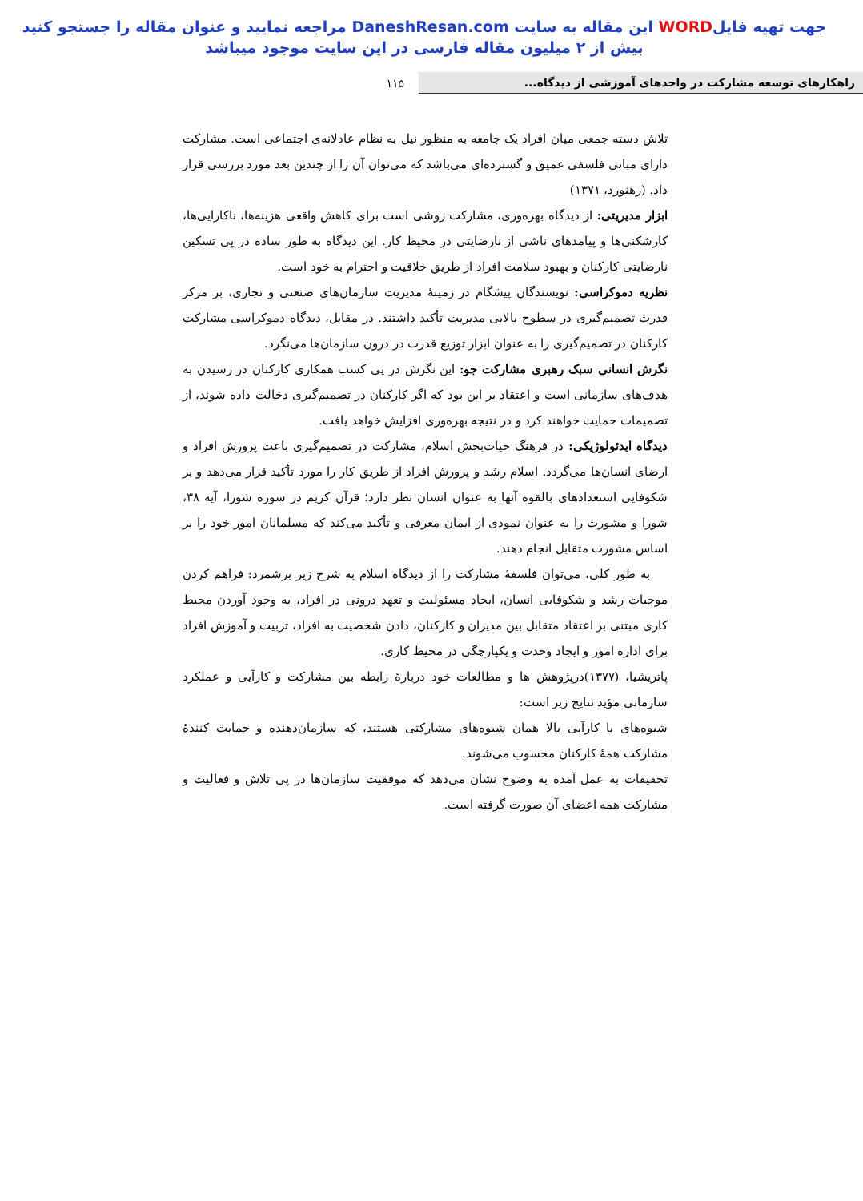جهت تهیه فایلWORD این مقاله به سایت DaneshResan.com مراجعه نمایید و عنوان مقاله را جستجو کنید
بیش از ۲ میلیون مقاله فارسی در این سایت موجود میباشد
راهکارهای توسعه مشارکت در واحدهای آموزشی از دیدگاه...
۱۱۵
تلاش دسته جمعی میان افراد یک جامعه به منظور نیل به نظام عادلانه‌ی اجتماعی است. مشارکت دارای مبانی فلسفی عمیق و گسترده‌ای می‌باشد که می‌توان آن را از چندین بعد مورد بررسی قرار داد. (رهنورد، ۱۳۷۱)
ابزار مدیریتی: از دیدگاه بهره‌وری، مشارکت روشی است برای کاهش واقعی هزینه‌ها، ناکارایی‌ها، کارشکنی‌ها و پیامدهای ناشی از نارضایتی در محیط کار. این دیدگاه به طور ساده در پی تسکین نارضایتی کارکنان و بهبود سلامت افراد از طریق خلاقیت و احترام به خود است.
نظریه دموکراسی: نویسندگان پیشگام در زمینۀ مدیریت سازمان‌های صنعتی و تجاری، بر مرکز قدرت تصمیم‌گیری در سطوح بالایی مدیریت تأکید داشتند. در مقابل، دیدگاه دموکراسی مشارکت کارکنان در تصمیم‌گیری را به عنوان ابزار توزیع قدرت در درون سازمان‌ها می‌نگرد.
نگرش انسانی سبک رهبری مشارکت جو: این نگرش در پی کسب همکاری کارکنان در رسیدن به هدف‌های سازمانی است و اعتقاد بر این بود که اگر کارکنان در تصمیم‌گیری دخالت داده شوند، از تصمیمات حمایت خواهند کرد و در نتیجه بهره‌وری افزایش خواهد یافت.
دیدگاه ایدئولوژیکی: در فرهنگ حیات‌بخش اسلام، مشارکت در تصمیم‌گیری باعث پرورش افراد و ارضای انسان‌ها می‌گردد. اسلام رشد و پرورش افراد از طریق کار را مورد تأکید قرار می‌دهد و بر شکوفایی استعدادهای بالقوه آنها به عنوان انسان نظر دارد؛ قرآن کریم در سوره شورا، آیه ۳۸، شورا و مشورت را به عنوان نمودی از ایمان معرفی و تأکید می‌کند که مسلمانان امور خود را بر اساس مشورت متقابل انجام دهند.
به طور کلی، می‌توان فلسفۀ مشارکت را از دیدگاه اسلام به شرح زیر برشمرد: فراهم کردن موجبات رشد و شکوفایی انسان، ایجاد مسئولیت و تعهد درونی در افراد، به وجود آوردن محیط کاری مبتنی بر اعتقاد متقابل بین مدیران و کارکنان، دادن شخصیت به افراد، تربیت و آموزش افراد برای اداره امور و ایجاد وحدت و یکپارچگی در محیط کاری.
پاتریشیا، (۱۳۷۷)درپژوهش ها و مطالعات خود دربارۀ رابطه بین مشارکت و کارآیی و عملکرد سازمانی مؤید نتایج زیر است:
شیوه‌های با کارآیی بالا همان شیوه‌های مشارکتی هستند، که سازمان‌دهنده و حمایت کنندۀ مشارکت همۀ کارکنان محسوب می‌شوند.
تحقیقات به عمل آمده به وضوح نشان می‌دهد که موفقیت سازمان‌ها در پی تلاش و فعالیت و مشارکت همه اعضای آن صورت گرفته است.